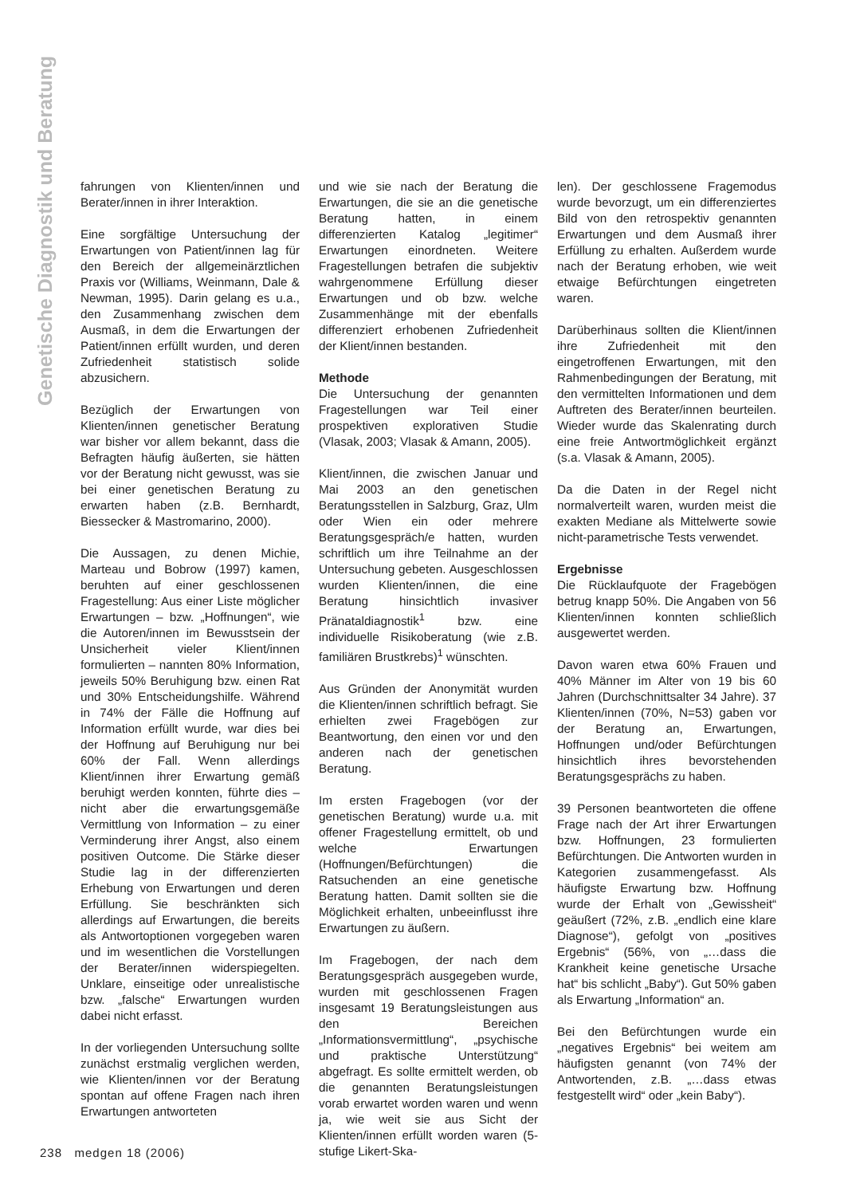Genetische Diagnostik und Beratung
fahrungen von Klienten/innen und Berater/innen in ihrer Interaktion.
Eine sorgfältige Untersuchung der Erwartungen von Patient/innen lag für den Bereich der allgemeinärztlichen Praxis vor (Williams, Weinmann, Dale & Newman, 1995). Darin gelang es u.a., den Zusammenhang zwischen dem Ausmaß, in dem die Erwartungen der Patient/innen erfüllt wurden, und deren Zufriedenheit statistisch solide abzusichern.
Bezüglich der Erwartungen von Klienten/innen genetischer Beratung war bisher vor allem bekannt, dass die Befragten häufig äußerten, sie hätten vor der Beratung nicht gewusst, was sie bei einer genetischen Beratung zu erwarten haben (z.B. Bernhardt, Biessecker & Mastromarino, 2000).
Die Aussagen, zu denen Michie, Marteau und Bobrow (1997) kamen, beruhten auf einer geschlossenen Fragestellung: Aus einer Liste möglicher Erwartungen – bzw. „Hoffnungen“, wie die Autoren/innen im Bewusstsein der Unsicherheit vieler Klient/innen formulierten – nannten 80% Information, jeweils 50% Beruhigung bzw. einen Rat und 30% Entscheidungshilfe. Während in 74% der Fälle die Hoffnung auf Information erfüllt wurde, war dies bei der Hoffnung auf Beruhigung nur bei 60% der Fall. Wenn allerdings Klient/innen ihrer Erwartung gemäß beruhigt werden konnten, führte dies – nicht aber die erwartungsgemäße Vermittlung von Information – zu einer Verminderung ihrer Angst, also einem positiven Outcome. Die Stärke dieser Studie lag in der differenzierten Erhebung von Erwartungen und deren Erfüllung. Sie beschränkten sich allerdings auf Erwartungen, die bereits als Antwortoptionen vorgegeben waren und im wesentlichen die Vorstellungen der Berater/innen widerspiegelten. Unklare, einseitige oder unrealistische bzw. „falsche“ Erwartungen wurden dabei nicht erfasst.
In der vorliegenden Untersuchung sollte zunächst erstmalig verglichen werden, wie Klienten/innen vor der Beratung spontan auf offene Fragen nach ihren Erwartungen antworteten
und wie sie nach der Beratung die Erwartungen, die sie an die genetische Beratung hatten, in einem differenzierten Katalog „legitimer“ Erwartungen einordneten. Weitere Fragestellungen betrafen die subjektiv wahrgenommene Erfüllung dieser Erwartungen und ob bzw. welche Zusammenhänge mit der ebenfalls differenziert erhobenen Zufriedenheit der Klient/innen bestanden.
Methode
Die Untersuchung der genannten Fragestellungen war Teil einer prospektiven explorativen Studie (Vlasak, 2003; Vlasak & Amann, 2005).
Klient/innen, die zwischen Januar und Mai 2003 an den genetischen Beratungsstellen in Salzburg, Graz, Ulm oder Wien ein oder mehrere Beratungsgespräch/e hatten, wurden schriftlich um ihre Teilnahme an der Untersuchung gebeten. Ausgeschlossen wurden Klienten/innen, die eine Beratung hinsichtlich invasiver Pränataldiagnostik<sup>1</sup> bzw. eine individuelle Risikoberatung (wie z.B. familiären Brustkrebs)<sup>1</sup> wünschten.
Aus Gründen der Anonymität wurden die Klienten/innen schriftlich befragt. Sie erhielten zwei Fragebögen zur Beantwortung, den einen vor und den anderen nach der genetischen Beratung.
Im ersten Fragebogen (vor der genetischen Beratung) wurde u.a. mit offener Fragestellung ermittelt, ob und welche Erwartungen (Hoffnungen/Befürchtungen) die Ratsuchenden an eine genetische Beratung hatten. Damit sollten sie die Möglichkeit erhalten, unbeeinflusst ihre Erwartungen zu äußern.
Im Fragebogen, der nach dem Beratungsgespräch ausgegeben wurde, wurden mit geschlossenen Fragen insgesamt 19 Beratungsleistungen aus den Bereichen „Informationsvermittlung“, „psychische und praktische Unterstützung“ abgefragt. Es sollte ermittelt werden, ob die genannten Beratungsleistungen vorab erwartet worden waren und wenn ja, wie weit sie aus Sicht der Klienten/innen erfüllt worden waren (5-stufige Likert-Ska-
len). Der geschlossene Fragemodus wurde bevorzugt, um ein differenziertes Bild von den retrospektiv genannten Erwartungen und dem Ausmaß ihrer Erfüllung zu erhalten. Außerdem wurde nach der Beratung erhoben, wie weit etwaige Befürchtungen eingetreten waren.
Darüberhinaus sollten die Klient/innen ihre Zufriedenheit mit den eingetroffenen Erwartungen, mit den Rahmenbedingungen der Beratung, mit den vermittelten Informationen und dem Auftreten des Berater/innen beurteilen. Wieder wurde das Skalenrating durch eine freie Antwortmöglichkeit ergänzt (s.a. Vlasak & Amann, 2005).
Da die Daten in der Regel nicht normalverteilt waren, wurden meist die exakten Mediane als Mittelwerte sowie nicht-parametrische Tests verwendet.
Ergebnisse
Die Rücklaufquote der Fragebögen betrug knapp 50%. Die Angaben von 56 Klienten/innen konnten schließlich ausgewertet werden.
Davon waren etwa 60% Frauen und 40% Männer im Alter von 19 bis 60 Jahren (Durchschnittsalter 34 Jahre). 37 Klienten/innen (70%, N=53) gaben vor der Beratung an, Erwartungen, Hoffnungen und/oder Befürchtungen hinsichtlich ihres bevorstehenden Beratungsgesprächs zu haben.
39 Personen beantworteten die offene Frage nach der Art ihrer Erwartungen bzw. Hoffnungen, 23 formulierten Befürchtungen. Die Antworten wurden in Kategorien zusammengefasst. Als häufigste Erwartung bzw. Hoffnung wurde der Erhalt von „Gewissheit“ geäußert (72%, z.B. „endlich eine klare Diagnose“), gefolgt von „positives Ergebnis“ (56%, von „…dass die Krankheit keine genetische Ursache hat“ bis schlicht „Baby“). Gut 50% gaben als Erwartung „Information“ an.
Bei den Befürchtungen wurde ein „negatives Ergebnis“ bei weitem am häufigsten genannt (von 74% der Antwortenden, z.B. „…dass etwas festgestellt wird“ oder „kein Baby“).
238 medgen 18 (2006)